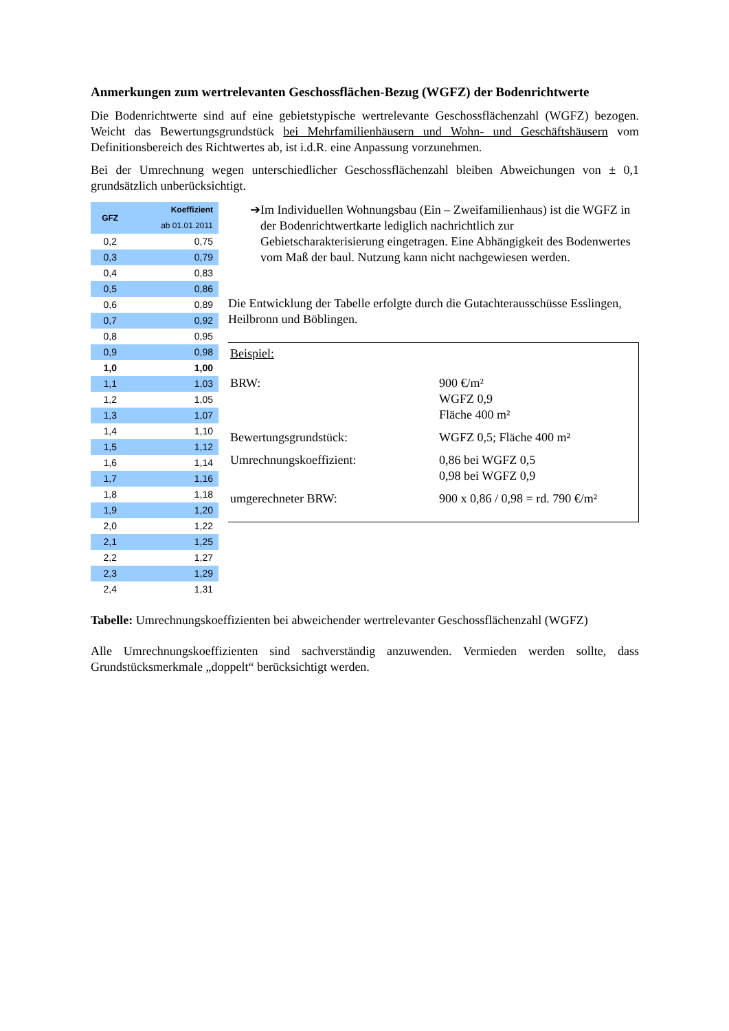Anmerkungen zum wertrelevanten Geschossflächen-Bezug (WGFZ) der Bodenrichtwerte
Die Bodenrichtwerte sind auf eine gebietstypische wertrelevante Geschossflächenzahl (WGFZ) bezogen. Weicht das Bewertungsgrundstück bei Mehrfamilienhäusern und Wohn- und Geschäftshäusern vom Definitionsbereich des Richtwertes ab, ist i.d.R. eine Anpassung vorzunehmen.
Bei der Umrechnung wegen unterschiedlicher Geschossflächenzahl bleiben Abweichungen von ± 0,1 grundsätzlich unberücksichtigt.
| GFZ | Koeffizient ab 01.01.2011 |
| --- | --- |
| 0,2 | 0,75 |
| 0,3 | 0,79 |
| 0,4 | 0,83 |
| 0,5 | 0,86 |
| 0,6 | 0,89 |
| 0,7 | 0,92 |
| 0,8 | 0,95 |
| 0,9 | 0,98 |
| 1,0 | 1,00 |
| 1,1 | 1,03 |
| 1,2 | 1,05 |
| 1,3 | 1,07 |
| 1,4 | 1,10 |
| 1,5 | 1,12 |
| 1,6 | 1,14 |
| 1,7 | 1,16 |
| 1,8 | 1,18 |
| 1,9 | 1,20 |
| 2,0 | 1,22 |
| 2,1 | 1,25 |
| 2,2 | 1,27 |
| 2,3 | 1,29 |
| 2,4 | 1,31 |
➔ Im Individuellen Wohnungsbau (Ein – Zweifamilienhaus) ist die WGFZ in der Bodenrichtwertkarte lediglich nachrichtlich zur Gebietscharakterisierung eingetragen. Eine Abhängigkeit des Bodenwertes vom Maß der baul. Nutzung kann nicht nachgewiesen werden.
Die Entwicklung der Tabelle erfolgte durch die Gutachterausschüsse Esslingen, Heilbronn und Böblingen.
Beispiel:
| BRW: | 900 €/m² WGFZ 0,9 Fläche 400 m² |
| Bewertungsgrundstück: | WGFZ 0,5; Fläche 400 m² |
| Umrechnungskoeffizient: | 0,86 bei WGFZ 0,5 0,98 bei WGFZ 0,9 |
| umgerechneter BRW: | 900 x 0,86 / 0,98 = rd. 790 €/m² |
Tabelle: Umrechnungskoeffizienten bei abweichender wertrelevanter Geschossflächenzahl (WGFZ)
Alle Umrechnungskoeffizienten sind sachverständig anzuwenden. Vermieden werden sollte, dass Grundstücksmerkmale „doppelt“ berücksichtigt werden.